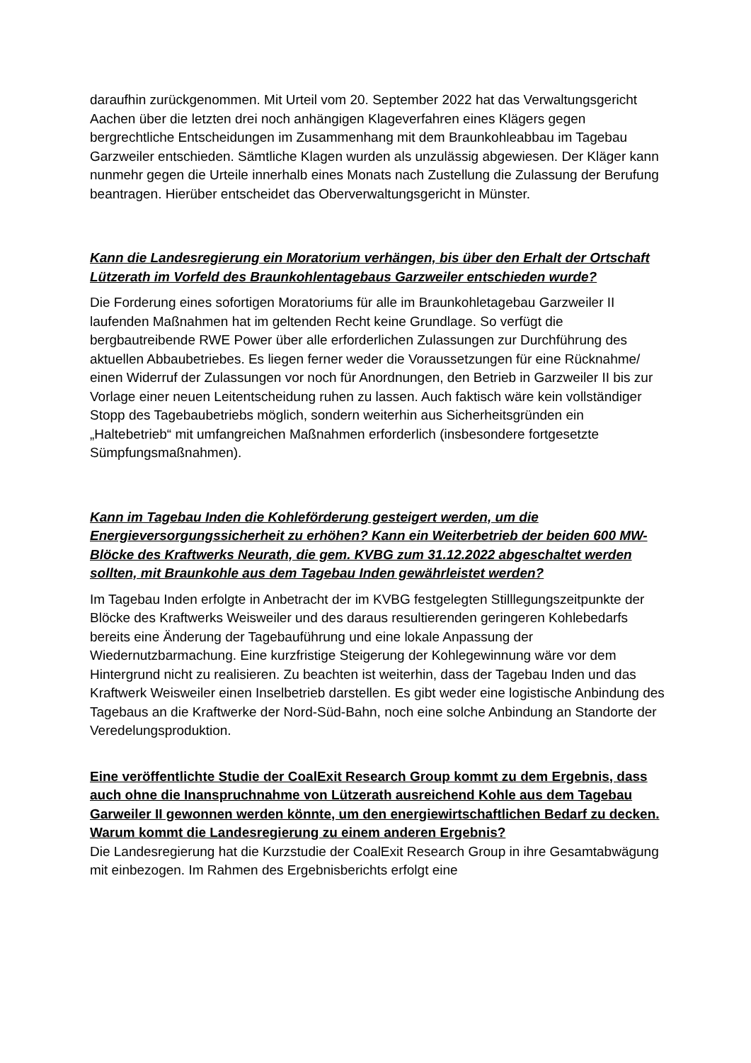daraufhin zurückgenommen. Mit Urteil vom 20. September 2022 hat das Verwaltungsgericht Aachen über die letzten drei noch anhängigen Klageverfahren eines Klägers gegen bergrechtliche Entscheidungen im Zusammenhang mit dem Braunkohleabbau im Tagebau Garzweiler entschieden. Sämtliche Klagen wurden als unzulässig abgewiesen. Der Kläger kann nunmehr gegen die Urteile innerhalb eines Monats nach Zustellung die Zulassung der Berufung beantragen. Hierüber entscheidet das Oberverwaltungsgericht in Münster.
Kann die Landesregierung ein Moratorium verhängen, bis über den Erhalt der Ortschaft Lützerath im Vorfeld des Braunkohlentagebaus Garzweiler entschieden wurde?
Die Forderung eines sofortigen Moratoriums für alle im Braunkohletagebau Garzweiler II laufenden Maßnahmen hat im geltenden Recht keine Grundlage. So verfügt die bergbautreibende RWE Power über alle erforderlichen Zulassungen zur Durchführung des aktuellen Abbaubetriebes. Es liegen ferner weder die Voraussetzungen für eine Rücknahme/ einen Widerruf der Zulassungen vor noch für Anordnungen, den Betrieb in Garzweiler II bis zur Vorlage einer neuen Leitentscheidung ruhen zu lassen. Auch faktisch wäre kein vollständiger Stopp des Tagebaubetriebs möglich, sondern weiterhin aus Sicherheitsgründen ein „Haltebetrieb“ mit umfangreichen Maßnahmen erforderlich (insbesondere fortgesetzte Sümpfungsmaßnahmen).
Kann im Tagebau Inden die Kohleförderung gesteigert werden, um die Energieversorgungssicherheit zu erhöhen? Kann ein Weiterbetrieb der beiden 600 MW-Blöcke des Kraftwerks Neurath, die gem. KVBG zum 31.12.2022 abgeschaltet werden sollten, mit Braunkohle aus dem Tagebau Inden gewährleistet werden?
Im Tagebau Inden erfolgte in Anbetracht der im KVBG festgelegten Stilllegungszeitpunkte der Blöcke des Kraftwerks Weisweiler und des daraus resultierenden geringeren Kohlebedarfs bereits eine Änderung der Tagebauführung und eine lokale Anpassung der Wiedernutzbarmachung. Eine kurzfristige Steigerung der Kohlegewinnung wäre vor dem Hintergrund nicht zu realisieren. Zu beachten ist weiterhin, dass der Tagebau Inden und das Kraftwerk Weisweiler einen Inselbetrieb darstellen. Es gibt weder eine logistische Anbindung des Tagebaus an die Kraftwerke der Nord-Süd-Bahn, noch eine solche Anbindung an Standorte der Veredelungsproduktion.
Eine veröffentlichte Studie der CoalExit Research Group kommt zu dem Ergebnis, dass auch ohne die Inanspruchnahme von Lützerath ausreichend Kohle aus dem Tagebau Garweiler II gewonnen werden könnte, um den energiewirtschaftlichen Bedarf zu decken. Warum kommt die Landesregierung zu einem anderen Ergebnis?
Die Landesregierung hat die Kurzstudie der CoalExit Research Group in ihre Gesamtabwägung mit einbezogen. Im Rahmen des Ergebnisberichts erfolgt eine